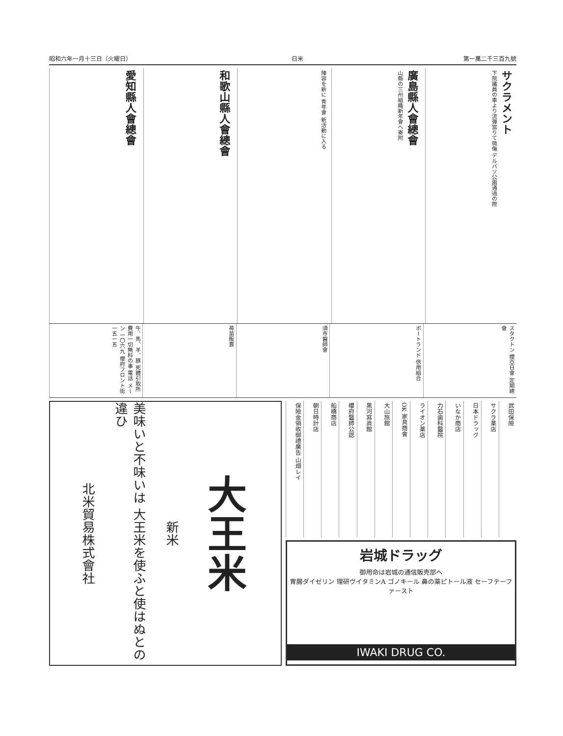昭和六年一月十三日（火曜日） 日米 第一萬二千三百九號
サクラメント
下院議員の車より流彈當りて微傷 デルパソ公園通過の際
廣島縣人會總會
山縣の三州組織新年會へ寄附
陣容を新に 青年會 新活動に入る
和歌山縣人會總會
愛知縣人會總會
スタクトン 櫻亞日會 定期總會
ポートランド 信用組合
須市醫師會
苺苗販賣
牛、馬、羊、豚 死體引取所 費用一切無料の事 電話 メーン 一〇六九 櫻府フロント街一五一五
大王米
新米
美味いと不味いは 大王米を使ふと使はぬとの違ひ
北米貿易株式會社
武田保險
サクラ薬店
日本ドラッグ
いなか商店
力石歯科醫院
ライオン薬店
OK 家具商會
大山旅館
黒河寫眞館
櫻府醫師公認
船橋商店
朝日時計店
保險金領收御禮廣告 山畑レイ
岩城ドラッグ
御用命は岩城の通信販売部へ
胃腸ダイゼリン 理研ヴイタミンA ゴノキール 鼻の薬ピトール液 セーフテーファースト
IWAKI DRUG CO.